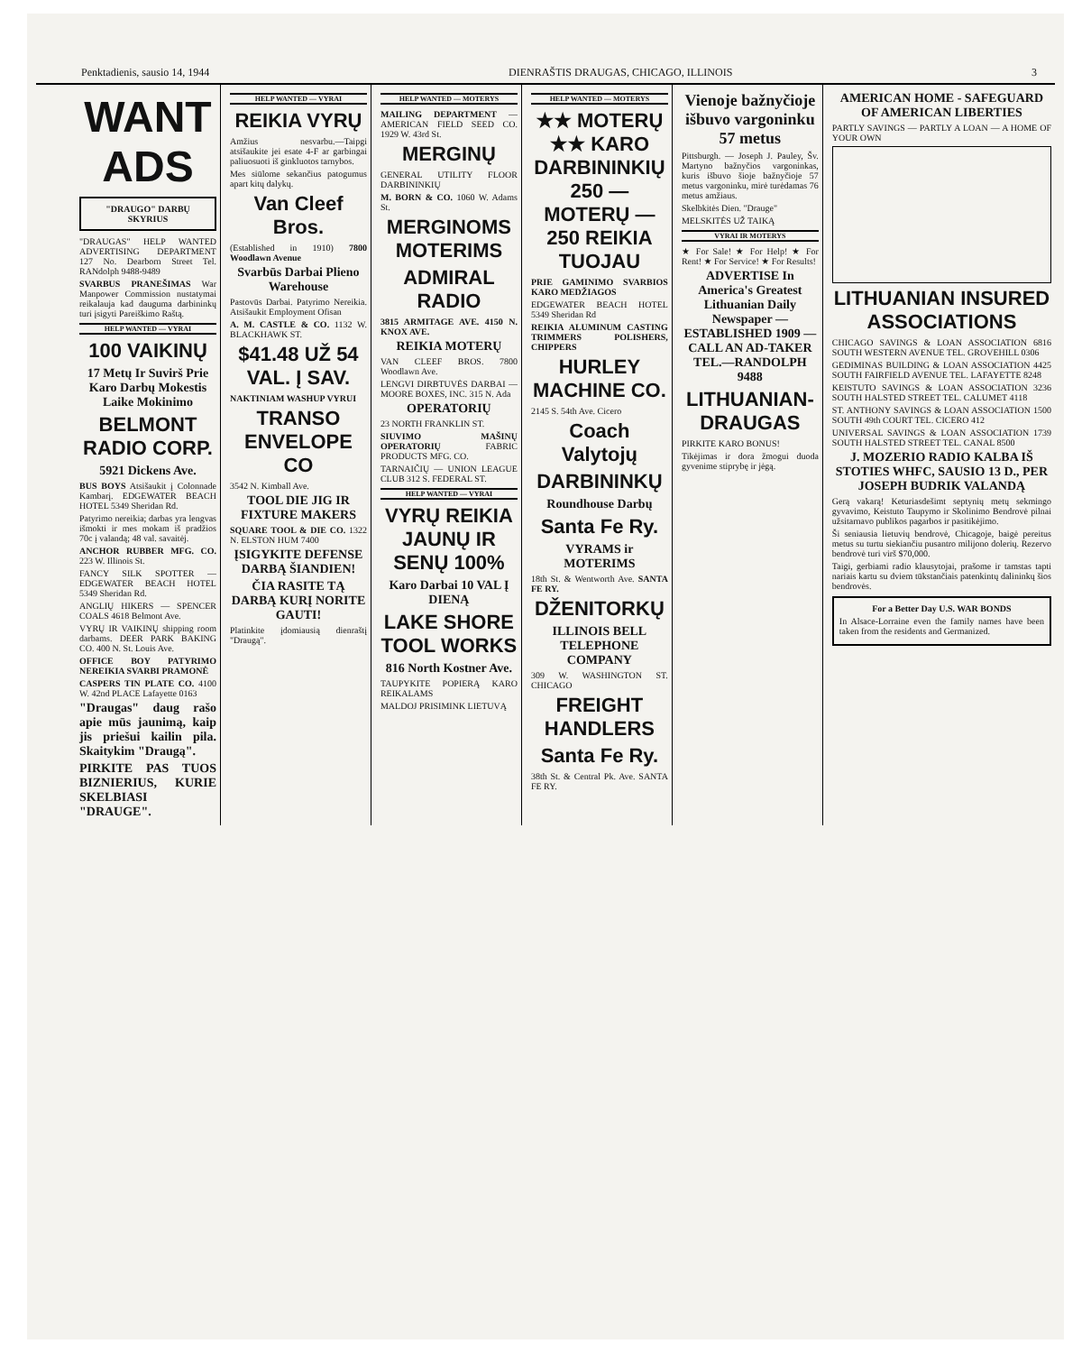Penktadienis, sausio 14, 1944 DIENRAŠTIS DRAUGAS, CHICAGO, ILLINOIS 3
WANT ADS
"DRAUGO" DARBŲ SKYRIUS
"DRAUGAS" HELP WANTED ADVERTISING DEPARTMENT 127 No. Dearborn Street Tel. RANdolph 9488-9489
SVARBUS PRANEŠIMAS War Manpower Commission nustatymai reikalauja kad dauguma darbininkų turi įsigyti Pareiškimo Raštą.
HELP WANTED — VYRAI
100 VAIKINŲ
17 Metų Ir Suvirš Prie Karo Darbų Mokestis Laike Mokinimo
BELMONT RADIO CORP.
5921 Dickens Ave.
BUS BOYS Atsišaukit į Colonnade Kambarį. EDGEWATER BEACH HOTEL 5349 Sheridan Rd.
Patyrimo nereikia; darbas yra lengvas išmokti ir mes mokam iš pradžios 70c į valandą; 48 val. savaitėj.
ANCHOR RUBBER MFG. CO. 223 W. Illinois St.
FANCY SILK SPOTTER — EDGEWATER BEACH HOTEL 5349 Sheridan Rd.
ANGLIŲ HIKERS — SPENCER COALS 4618 Belmont Ave.
VYRŲ IR VAIKINŲ shipping room darbams. DEER PARK BAKING CO. 400 N. St. Louis Ave.
OFFICE BOY PATYRIMO NEREIKIA SVARBI PRAMONĖ
CASPERS TIN PLATE CO. 4100 W. 42nd PLACE Lafayette 0163
"Draugas" daug rašo apie mūs jaunimą, kaip jis priešui kailin pila. Skaitykim "Draugą".
PIRKITE PAS TUOS BIZNIERIUS, KURIE SKELBIASI "DRAUGE".
HELP WANTED — VYRAI
REIKIA VYRŲ
Amžius nesvarbu.—Taipgi atsišaukite jei esate 4-F ar garbingai paliuosuoti iš ginkluotos tarnybos.
Mes siūlome sekančius patogumus apart kitų dalykų.
Van Cleef Bros.
(Established in 1910) 7800 Woodlawn Avenue
Svarbūs Darbai Plieno Warehouse
Pastovūs Darbai. Patyrimo Nereikia. Atsišaukit Employment Ofisan
A. M. CASTLE & CO. 1132 W. BLACKHAWK ST.
$41.48 UŽ 54 VAL. Į SAV.
NAKTINIAM WASHUP VYRUI
TRANSO ENVELOPE CO
3542 N. Kimball Ave.
TOOL DIE JIG IR FIXTURE MAKERS
SQUARE TOOL & DIE CO. 1322 N. ELSTON HUM 7400
ĮSIGYKITE DEFENSE DARBĄ ŠIANDIEN!
ČIA RASITE TĄ DARBĄ KURĮ NORITE GAUTI!
Platinkite įdomiausią dienraštį "Draugą".
HELP WANTED — MOTERYS
MAILING DEPARTMENT — AMERICAN FIELD SEED CO. 1929 W. 43rd St.
MERGINŲ
GENERAL UTILITY FLOOR DARBININKIŲ
M. BORN & CO. 1060 W. Adams St.
MERGINOMS MOTERIMS
ADMIRAL RADIO
3815 ARMITAGE AVE. 4150 N. KNOX AVE.
REIKIA MOTERŲ
VAN CLEEF BROS. 7800 Woodlawn Ave.
LENGVI DIRBTUVĖS DARBAI — MOORE BOXES, INC. 315 N. Ada
OPERATORIŲ
23 NORTH FRANKLIN ST.
SIUVIMO MAŠINŲ OPERATORIŲ FABRIC PRODUCTS MFG. CO.
TARNAIČIŲ — UNION LEAGUE CLUB 312 S. FEDERAL ST.
HELP WANTED — VYRAI
VYRŲ REIKIA JAUNŲ IR SENŲ 100%
Karo Darbai 10 VAL Į DIENĄ
LAKE SHORE TOOL WORKS
816 North Kostner Ave.
TAUPYKITE POPIERĄ KARO REIKALAMS
MALDOJ PRISIMINK LIETUVĄ
HELP WANTED — MOTERYS
★★ MOTERŲ ★★ KARO DARBININKIŲ 250 — MOTERŲ — 250 REIKIA TUOJAU
PRIE GAMINIMO SVARBIOS KARO MEDŽIAGOS
EDGEWATER BEACH HOTEL 5349 Sheridan Rd
REIKIA ALUMINUM CASTING TRIMMERS POLISHERS, CHIPPERS
HURLEY MACHINE CO.
2145 S. 54th Ave. Cicero
Coach Valytojų
DARBININKŲ
Roundhouse Darbų
Santa Fe Ry.
VYRAMS ir MOTERIMS
18th St. & Wentworth Ave. SANTA FE RY.
DŽENITORKŲ
ILLINOIS BELL TELEPHONE COMPANY
309 W. WASHINGTON ST. CHICAGO
FREIGHT HANDLERS
Santa Fe Ry.
38th St. & Central Pk. Ave. SANTA FE RY.
Vienoje bažnyčioje išbuvo vargoninku 57 metus
Pittsburgh. — Joseph J. Pauley, Šv. Martyno bažnyčios vargoninkas, kuris išbuvo šioje bažnyčioje 57 metus vargoninku, mirė turėdamas 76 metus amžiaus.
Skelbkitės Dien. "Drauge"
MELSKITĖS UŽ TAIKĄ
VYRAI IR MOTERYS
★ For Sale! ★ For Help! ★ For Rent! ★ For Service! ★ For Results!
ADVERTISE In America's Greatest Lithuanian Daily Newspaper — ESTABLISHED 1909 — CALL AN AD-TAKER TEL.—RANDOLPH 9488
LITHUANIAN-DRAUGAS
PIRKITE KARO BONUS!
Tikėjimas ir dora žmogui duoda gyvenime stiprybę ir jėgą.
AMERICAN HOME - SAFEGUARD OF AMERICAN LIBERTIES
PARTLY SAVINGS — PARTLY A LOAN — A HOME OF YOUR OWN
LITHUANIAN INSURED ASSOCIATIONS
CHICAGO SAVINGS & LOAN ASSOCIATION 6816 SOUTH WESTERN AVENUE TEL. GROVEHILL 0306
GEDIMINAS BUILDING & LOAN ASSOCIATION 4425 SOUTH FAIRFIELD AVENUE TEL. LAFAYETTE 8248
KEISTUTO SAVINGS & LOAN ASSOCIATION 3236 SOUTH HALSTED STREET TEL. CALUMET 4118
ST. ANTHONY SAVINGS & LOAN ASSOCIATION 1500 SOUTH 49th COURT TEL. CICERO 412
UNIVERSAL SAVINGS & LOAN ASSOCIATION 1739 SOUTH HALSTED STREET TEL. CANAL 8500
J. MOZERIO RADIO KALBA IŠ STOTIES WHFC, SAUSIO 13 D., PER JOSEPH BUDRIK VALANDĄ
Gerą vakarą! Keturiasdešimt septynių metų sekmingo gyvavimo, Keistuto Taupymo ir Skolinimo Bendrovė pilnai užsitarnavo publikos pagarbos ir pasitikėjimo.
Ši seniausia lietuvių bendrovė, Chicagoje, baigė pereitus metus su turtu siekiančiu pusantro milijono dolerių. Rezervo bendrovė turi virš $70,000.
Taigi, gerbiami radio klausytojai, prašome ir tamstas tapti nariais kartu su dviem tūkstančiais patenkintų dalininkų šios bendrovės.
For a Better Day U.S. WAR BONDS
In Alsace-Lorraine even the family names have been taken from the residents and Germanized.